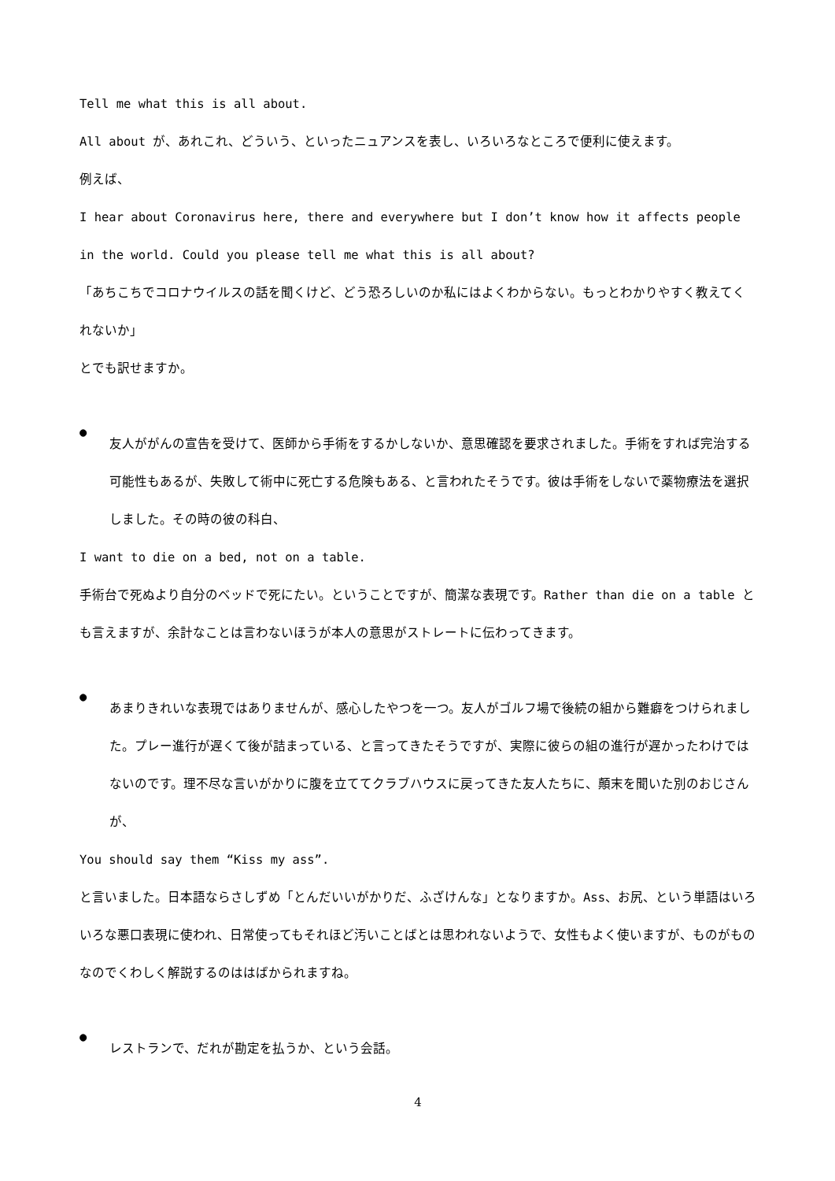Tell me what this is all about.
All about が、あれこれ、どういう、といったニュアンスを表し、いろいろなところで便利に使えます。
例えば、
I hear about Coronavirus here, there and everywhere but I don’t know how it affects people in the world. Could you please tell me what this is all about?
「あちこちでコロナウイルスの話を聞くけど、どう恐ろしいのか私にはよくわからない。もっとわかりやすく教えてくれないか」
とでも訳せますか。
●
友人ががんの宣告を受けて、医師から手術をするかしないか、意思確認を要求されました。手術をすれば完治する可能性もあるが、失敗して術中に死亡する危険もある、と言われたそうです。彼は手術をしないで薬物療法を選択しました。その時の彼の科白、
I want to die on a bed, not on a table.
手術台で死ぬより自分のベッドで死にたい。ということですが、簡潔な表現です。Rather than die on a table とも言えますが、余計なことは言わないほうが本人の意思がストレートに伝わってきます。
●
あまりきれいな表現ではありませんが、感心したやつを一つ。友人がゴルフ場で後続の組から難癖をつけられました。プレー進行が遅くて後が詰まっている、と言ってきたそうですが、実際に彼らの組の進行が遅かったわけではないのです。理不尽な言いがかりに腹を立ててクラブハウスに戻ってきた友人たちに、顛末を聞いた別のおじさんが、
You should say them “Kiss my ass”.
と言いました。日本語ならさしずめ「とんだいいがかりだ、ふざけんな」となりますか。Ass、お尻、という単語はいろいろな悪口表現に使われ、日常使ってもそれほど汚いことばとは思われないようで、女性もよく使いますが、ものがものなのでくわしく解説するのははばかられますね。
●
レストランで、だれが勘定を払うか、という会話。
4